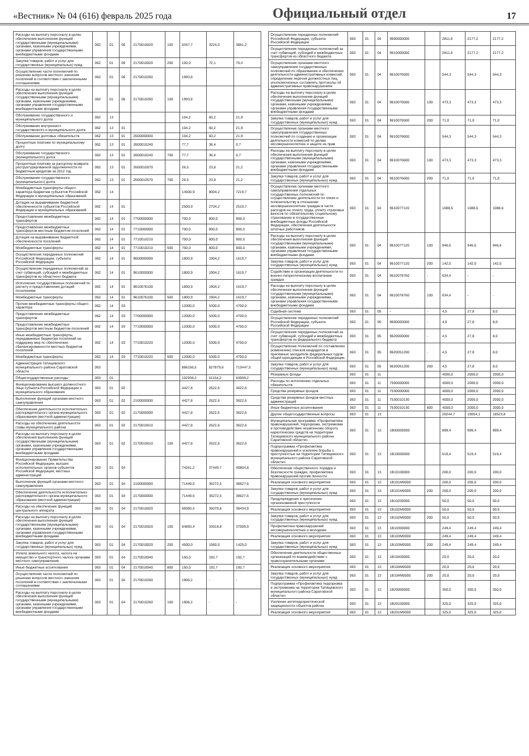«Вестник» № 04 (616) февраль 2025 года Официальный отдел 17
| Расходы на выплату персоналу в целях обеспечения выполнения функций государственными (муниципальными) органами, казенными учреждениями, органами управления государственными внебюджетными фондами | 062 | 01 | 06 | 2170010020 | 100 | 6347,7 | 3224,0 | 3861,2 |
| Закупка товаров, работ и услуг для государственных (муниципальных) нужд | 062 | 01 | 06 | 2170010020 | 200 | 100,0 | 72,1 | 70,4 |
| Осуществление части полномочий по решению вопросов местного значения поселений в соответствии с заключенными соглашениями | 062 | 01 | 06 | 2170010260 | | 1993,8 | | |
| Расходы на выплату персоналу в целях обеспечения выполнения функций государственными (муниципальными) органами, казенными учреждениями, органами управления государственными внебюджетными фондами | 062 | 01 | 06 | 2170010260 | 100 | 1993,8 | | |
| Обслуживание государственного и муниципального долга | 062 | 13 | | | | 104,2 | 60,2 | 21,9 |
| Обслуживание внутреннего государственного и муниципального долга | 062 | 13 | 01 | | | 104,2 | 60,2 | 21,9 |
| Обслуживание долговых обязательств | 062 | 13 | 01 | 2600000000 | | 104,2 | 60,2 | 21,9 |
| Процентные платежи по муниципальному долгу | 062 | 13 | 01 | 2600010240 | | 77,7 | 36,4 | 0,7 |
| Обслуживание государственного (муниципального) долга | 062 | 13 | 01 | 2600010240 | 700 | 77,7 | 36,4 | 0,7 |
| Процентные платежи за рассрочку возврата реструктурированной задолженности по бюджетным кредитам за 2012 год | 062 | 13 | 01 | 2600010570 | | 26,5 | 23,8 | 21,2 |
| Обслуживание государственного (муниципального) долга | 062 | 13 | 01 | 2600010570 | 700 | 26,5 | 23,8 | 21,2 |
| Межбюджетные трансферты общего характера бюджетам субъектов Российской Федерации и муниципальных образований | 062 | 14 | | | | 14500,9 | 8004,2 | 7219,7 |
| Дотации на выравнивание бюджетной обеспеченности субъектов Российской Федерации и муниципальных образований | 062 | 14 | 01 | | | 2500,9 | 2704,2 | 2519,7 |
| Предоставление межбюджетных трансфертов | 062 | 14 | 01 | 7700000000 | | 700,0 | 800,0 | 900,0 |
| Предоставление межбюджетных трансфертов местным бюджетом поселений | 062 | 14 | 01 | 7710000000 | | 700,0 | 800,0 | 900,0 |
| Дотации на выравнивание бюджетной обеспеченности поселений | 062 | 14 | 01 | 7710010210 | | 700,0 | 800,0 | 900,0 |
| Межбюджетные трансферты | 062 | 14 | 01 | 7710010210 | 500 | 700,0 | 800,0 | 900,0 |
| Осуществление переданных полномочий Российской Федерации, субъекта Российской Федерации | 062 | 14 | 01 | 9600000000 | | 1800,9 | 1904,2 | 1619,7 |
| Осуществление переданных полномочий за счет субвенций, субсидий и межбюджетных трансфертов из областного бюджета | 062 | 14 | 01 | 9610000000 | | 1800,9 | 1904,2 | 1619,7 |
| Исполнение государственных полномочий по расчету и предоставлению дотаций поселениям | 062 | 14 | 01 | 9610076100 | | 1800,9 | 1904,2 | 1619,7 |
| Межбюджетные трансферты | 062 | 14 | 01 | 9610076100 | 500 | 1800,9 | 1904,2 | 1619,7 |
| Прочие межбюджетные трансферты общего характера | 062 | 14 | 03 | | | 12000,0 | 5300,0 | 4700,0 |
| Предоставление межбюджетных трансфертов | 062 | 14 | 03 | 7700000000 | | 12000,0 | 5300,0 | 4700,0 |
| Предоставление межбюджетных трансфертов местным бюджетом поселений | 062 | 14 | 03 | 7710000000 | | 12000,0 | 5300,0 | 4700,0 |
| Иные межбюджетные трансферты, передаваемые бюджетам поселений на поддержку мер по обеспечению сбалансированности местных бюджетов поселений | 062 | 14 | 03 | 7710010220 | | 12000,0 | 5300,0 | 4700,0 |
| Межбюджетные трансферты | 062 | 14 | 03 | 7710010220 | 500 | 12000,0 | 5300,0 | 4700,0 |
| Администрация Татищевского муниципального района Саратовской области | 063 | | | | | 886156,5 | 827879,6 | 713447,5 |
| Общегосударственные расходы | 063 | 01 | | | | 102938,2 | 61154,2 | 64959,2 |
| Функционирование высшего должностного лица субъекта Российской Федерации и муниципального образования | 063 | 01 | 02 | | | 4427,8 | 2622,6 | 3622,6 |
| Выполнение функций органами местного самоуправления | 063 | 01 | 02 | 2100000000 | | 4427,8 | 2622,6 | 3622,6 |
| Обеспечение деятельности исполнительно-распорядительного органа муниципального образования (местной администрации) | 063 | 01 | 02 | 2170000000 | | 4427,8 | 2622,6 | 3622,6 |
| Расходы на обеспечение деятельности главы муниципального района | 063 | 01 | 02 | 2170010610 | | 4427,8 | 2622,6 | 3622,6 |
| Расходы на выплату персоналу в целях обеспечения выполнения функций государственными (муниципальными) органами, казенными учреждениями, органами управления государственными внебюджетными фондами | 063 | 01 | 02 | 2170010610 | 100 | 4427,8 | 2622,6 | 3622,6 |
| Функционирование Правительства Российской Федерации, высших исполнительных органов субъектов Российской Федерации, местных администраций | 063 | 01 | 04 | | | 74261,2 | 37449,7 | 40804,8 |
| Выполнение функций органами местного самоуправления | 063 | 01 | 04 | 2100000000 | | 71449,6 | 35272,5 | 38627,6 |
| Обеспечение деятельности исполнительно-распорядительного органа муниципального образования (местной администрации) | 063 | 01 | 04 | 2170000000 | | 71449,6 | 35272,5 | 38627,6 |
| Расходы на обеспечение функций центрального аппарата | 063 | 01 | 04 | 2170010020 | | 69393,4 | 35079,8 | 38434,9 |
| Расходы на выплату персоналу в целях обеспечения выполнения функций государственными (муниципальными) органами, казенными учреждениями, органами управления государственными внебюджетными фондами | 063 | 01 | 04 | 2170010020 | 100 | 64893,4 | 33519,8 | 37009,9 |
| Закупка товаров, работ и услуг для государственных (муниципальных) нужд | 063 | 01 | 04 | 2170010020 | 200 | 4500,0 | 1560,0 | 1425,0 |
| Уплата земельного налога, налога на имущество и транспортного налога органами местного самоуправления | 063 | 01 | 04 | 2170010040 | | 150,0 | 192,7 | 192,7 |
| Иные бюджетные ассигнования | 063 | 01 | 04 | 2170010040 | 800 | 150,0 | 192,7 | 192,7 |
| Осуществление части полномочий по решению вопросов местного значения поселений в соответствии с заключенными соглашениями | 063 | 01 | 04 | 2170010260 | | 1906,2 | - | - |
| Расходы на выплату персоналу в целях обеспечения выполнения функций государственными (муниципальными) органами, казенными учреждениями, органами управления государственными внебюджетными фондами | 063 | 01 | 04 | 2170010260 | 100 | 1906,2 | - | - |
| Осуществление переданных полномочий Российской Федерации, субъекта Российской Федерации | 063 | 01 | 04 | 9600000000 | | 2811,6 | 2177,2 | 2177,2 |
| Осуществление переданных полномочий за счет субвенций, субсидий и межбюджетных трансфертов из областного бюджета | 063 | 01 | 04 | 9610000000 | | 2811,6 | 2177,2 | 2177,2 |
| Осуществление органами местного самоуправления государственных полномочий по образованию и обеспечению деятельности административных комиссий, определению перечня должностных лиц, уполномоченных составлять протоколы об административных правонарушениях | 063 | 01 | 04 | 9610076500 | | 544,3 | 544,3 | 544,3 |
| Расходы на выплату персоналу в целях обеспечения выполнения функций государственными (муниципальными) органами, казенными учреждениями, органами управления государственными внебюджетными фондами | 063 | 01 | 04 | 9610076500 | 100 | 473,3 | 473,3 | 473,3 |
| Закупка товаров, работ и услуг для государственных (муниципальных) нужд | 063 | 01 | 04 | 9610076500 | 200 | 71,0 | 71,0 | 71,0 |
| Осуществление органами местного самоуправления государственных полномочий по созданию и организации деятельности комиссий по делам несовершеннолетних и защите их прав | 063 | 01 | 04 | 9610076600 | | 544,3 | 544,3 | 544,3 |
| Расходы на выплату персоналу в целях обеспечения выполнения функций государственными (муниципальными) органами, казенными учреждениями, органами управления государственными внебюджетными фондами | 063 | 01 | 04 | 9610076600 | 100 | 473,3 | 473,3 | 473,3 |
| Закупка товаров, работ и услуг для государственных (муниципальных) нужд | 063 | 01 | 04 | 9610076600 | 200 | 71,0 | 71,0 | 71,0 |
| Осуществление органами местного самоуправления отдельных государственных полномочий по осуществлению деятельности по опеке и попечительству в отношении несовершеннолетних граждан в части расходов на оплату труда, уплату страховых взносов по обязательному социальному страхованию в государственные внебюджетные фонды Российской Федерации, обеспечения деятельности штатных работников | 063 | 01 | 04 | 9610077120 | | 1088,6 | 1088,6 | 1088,6 |
| Расходы на выплату персоналу в целях обеспечения выполнения функций государственными (муниципальными) органами, казенными учреждениями, органами управления государственными внебюджетными фондами | 063 | 01 | 04 | 9610077120 | 100 | 946,6 | 946,6 | 946,6 |
| Закупка товаров, работ и услуг для государственных (муниципальных) нужд | 063 | 01 | 04 | 9610077120 | 200 | 142,0 | 142,0 | 142,0 |
| Содействие в организации деятельности по военно-патриотическому воспитанию граждан | 063 | 01 | 04 | 9610078760 | - | 634,4 | - | - |
| Расходы на выплату персоналу в целях обеспечения выполнения функций государственными (муниципальными) органами, казенными учреждениями, органами управления государственными внебюджетными фондами | 063 | 01 | 04 | 9610078760 | 100 | 634,4 | - | - |
| Судебная система | 063 | 01 | 05 | - | - | 4,5 | 27,8 | 8,0 |
| Осуществление переданных полномочий Российской Федерации, субъекта Российской Федерации | 063 | 01 | 05 | 9600000000 | - | 4,5 | 27,8 | 8,0 |
| Осуществление переданных полномочий за счет субвенций, субсидий и межбюджетных трансфертов из федерального бюджета | 063 | 01 | 05 | 9620000000 | - | 4,5 | 27,8 | 8,0 |
| Осуществление полномочий по составлению (изменению) списков кандидатов в присяжные заседатели федеральных судов общей юрисдикции в Российской Федерации | 063 | 01 | 05 | 9620051200 | - | 4,5 | 27,8 | 8,0 |
| Закупка товаров, работ и услуг для государственных (муниципальных) нужд | 063 | 01 | 05 | 9620051200 | 200 | 4,5 | 27,8 | 8,0 |
| Резервные фонды | 063 | 01 | 11 | | | 4000,0 | 2000,0 | 2000,0 |
| Расходы по исполнению отдельных обязательств | 063 | 01 | 11 | 7500000000 | | 4000,0 | 2000,0 | 2000,0 |
| Средства резервных фондов | 063 | 01 | 11 | 7530000000 | | 4000,0 | 2000,0 | 2000,0 |
| Средства резервных фондов местных администраций | 063 | 01 | 11 | 7530010130 | | 4000,0 | 2000,0 | 2000,0 |
| Иные бюджетные ассигнования | 063 | 01 | 11 | 7530010130 | 800 | 4000,0 | 2000,0 | 2000,0 |
| Другие общегосударственные вопросы | 063 | 01 | 13 | | | 20244,7 | 19054,1 | 18523,8 |
| Муниципальная программа «Профилактика правонарушений, терроризма, экстремизма и противодействие незаконному обороту наркотических средств на территории Татищевского муниципального района Саратовской области» | 063 | 01 | 13 | 1B00000000 | | 899,4 | 899,4 | 899,4 |
| Подпрограмма «Профилактика правонарушений и усиление борьбы с преступностью на территории Татищевского муниципального района Саратовской области» | 063 | 01 | 13 | 1B10000000 | | 519,4 | 519,4 | 519,4 |
| Обеспечение общественного порядка и безопасности граждан, профилактика правонарушений против личности | 063 | 01 | 13 | 1B10100000 | | 200,0 | 200,0 | 200,0 |
| Реализация основного мероприятия | 063 | 01 | 13 | 1B101M0000 | | 200,0 | 200,0 | 200,0 |
| Закупка товаров, работ и услуг для государственных (муниципальных) нужд | 063 | 01 | 13 | 1B101M0000 | 200 | 200,0 | 200,0 | 200,0 |
| Предупреждение и пресечение организованной преступности | 063 | 01 | 13 | 1B10200000 | | 50,0 | 50,0 | 50,0 |
| Реализация основного мероприятия | 063 | 01 | 13 | 1B102M0000 | | 50,0 | 50,0 | 50,0 |
| Закупка товаров, работ и услуг для государственных (муниципальных) нужд | 063 | 01 | 13 | 1B102M0000 | 200 | 50,0 | 50,0 | 50,0 |
| Профилактика правонарушений несовершеннолетних и молодежи | 063 | 01 | 13 | 1B10300000 | | 249,4 | 249,4 | 249,4 |
| Реализация основного мероприятия | 063 | 01 | 13 | 1B103M0000 | | 249,4 | 249,4 | 249,4 |
| Закупка товаров, работ и услуг для государственных (муниципальных) нужд | 063 | 01 | 13 | 1B103M0000 | 200 | 249,4 | 249,4 | 249,4 |
| Обеспечение деятельности общественных организаций по взаимодействию с правоохранительными органами | 063 | 01 | 13 | 1B10400000 | | 20,0 | 20,0 | 20,0 |
| Реализация основного мероприятия | 063 | 01 | 13 | 1B104M0000 | | 20,0 | 20,0 | 20,0 |
| Закупка товаров, работ и услуг для государственных (муниципальных) нужд | 063 | 01 | 13 | 1B104M0000 | 200 | 20,0 | 20,0 | 20,0 |
| Подпрограмма «Профилактика терроризма и экстремизма на территории Татищевского муниципального района Саратовской области» | 063 | 01 | 13 | 1B20000000 | | 350,0 | 350,0 | 350,0 |
| Усиление антитеррористической защищенности объектов района | 063 | 01 | 13 | 1B20100000 | | 325,0 | 325,0 | 325,0 |
| Реализация основного мероприятия | 063 | 01 | 13 | 1B201M0000 | | 325,0 | 325,0 | 325,0 |